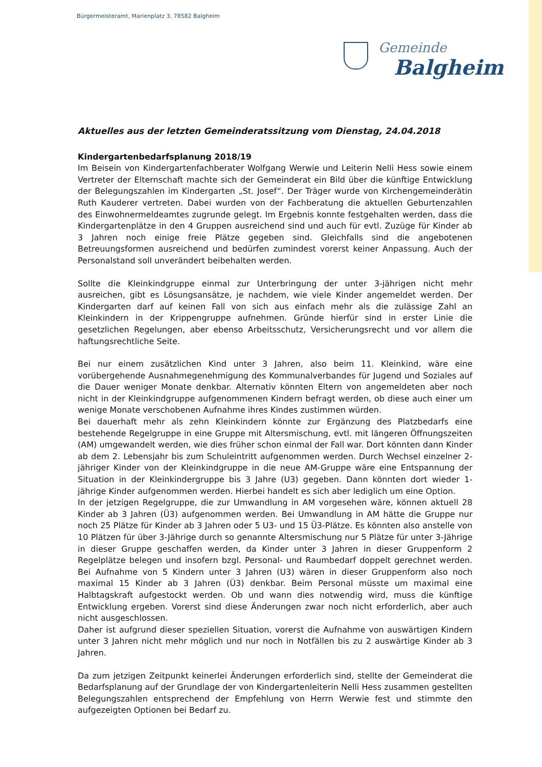Bürgermeisteramt, Marienplatz 3, 78582 Balgheim
Gemeinde
Balgheim
Aktuelles aus der letzten Gemeinderatssitzung vom Dienstag, 24.04.2018
Kindergartenbedarfsplanung 2018/19
Im Beisein von Kindergartenfachberater Wolfgang Werwie und Leiterin Nelli Hess sowie einem Vertreter der Elternschaft machte sich der Gemeinderat ein Bild über die künftige Entwicklung der Belegungszahlen im Kindergarten „St. Josef“. Der Träger wurde von Kirchengemeinderätin Ruth Kauderer vertreten. Dabei wurden von der Fachberatung die aktuellen Geburtenzahlen des Einwohnermeldeamtes zugrunde gelegt. Im Ergebnis konnte festgehalten werden, dass die Kindergartenplätze in den 4 Gruppen ausreichend sind und auch für evtl. Zuzüge für Kinder ab 3 Jahren noch einige freie Plätze gegeben sind. Gleichfalls sind die angebotenen Betreuungsformen ausreichend und bedürfen zumindest vorerst keiner Anpassung. Auch der Personalstand soll unverändert beibehalten werden.
Sollte die Kleinkindgruppe einmal zur Unterbringung der unter 3-jährigen nicht mehr ausreichen, gibt es Lösungsansätze, je nachdem, wie viele Kinder angemeldet werden. Der Kindergarten darf auf keinen Fall von sich aus einfach mehr als die zulässige Zahl an Kleinkindern in der Krippengruppe aufnehmen. Gründe hierfür sind in erster Linie die gesetzlichen Regelungen, aber ebenso Arbeitsschutz, Versicherungsrecht und vor allem die haftungsrechtliche Seite.
Bei nur einem zusätzlichen Kind unter 3 Jahren, also beim 11. Kleinkind, wäre eine vorübergehende Ausnahmegenehmigung des Kommunalverbandes für Jugend und Soziales auf die Dauer weniger Monate denkbar. Alternativ könnten Eltern von angemeldeten aber noch nicht in der Kleinkindgruppe aufgenommenen Kindern befragt werden, ob diese auch einer um wenige Monate verschobenen Aufnahme ihres Kindes zustimmen würden.
Bei dauerhaft mehr als zehn Kleinkindern könnte zur Ergänzung des Platzbedarfs eine bestehende Regelgruppe in eine Gruppe mit Altersmischung, evtl. mit längeren Öffnungszeiten (AM) umgewandelt werden, wie dies früher schon einmal der Fall war. Dort könnten dann Kinder ab dem 2. Lebensjahr bis zum Schuleintritt aufgenommen werden. Durch Wechsel einzelner 2-jähriger Kinder von der Kleinkindgruppe in die neue AM-Gruppe wäre eine Entspannung der Situation in der Kleinkindergruppe bis 3 Jahre (U3) gegeben. Dann könnten dort wieder 1-jährige Kinder aufgenommen werden. Hierbei handelt es sich aber lediglich um eine Option.
In der jetzigen Regelgruppe, die zur Umwandlung in AM vorgesehen wäre, können aktuell 28 Kinder ab 3 Jahren (Ü3) aufgenommen werden. Bei Umwandlung in AM hätte die Gruppe nur noch 25 Plätze für Kinder ab 3 Jahren oder 5 U3- und 15 Ü3-Plätze. Es könnten also anstelle von 10 Plätzen für über 3-Jährige durch so genannte Altersmischung nur 5 Plätze für unter 3-Jährige in dieser Gruppe geschaffen werden, da Kinder unter 3 Jahren in dieser Gruppenform 2 Regelplätze belegen und insofern bzgl. Personal- und Raumbedarf doppelt gerechnet werden. Bei Aufnahme von 5 Kindern unter 3 Jahren (U3) wären in dieser Gruppenform also noch maximal 15 Kinder ab 3 Jahren (Ü3) denkbar. Beim Personal müsste um maximal eine Halbtagskraft aufgestockt werden. Ob und wann dies notwendig wird, muss die künftige Entwicklung ergeben. Vorerst sind diese Änderungen zwar noch nicht erforderlich, aber auch nicht ausgeschlossen.
Daher ist aufgrund dieser speziellen Situation, vorerst die Aufnahme von auswärtigen Kindern unter 3 Jahren nicht mehr möglich und nur noch in Notfällen bis zu 2 auswärtige Kinder ab 3 Jahren.
Da zum jetzigen Zeitpunkt keinerlei Änderungen erforderlich sind, stellte der Gemeinderat die Bedarfsplanung auf der Grundlage der von Kindergartenleiterin Nelli Hess zusammen gestellten Belegungszahlen entsprechend der Empfehlung von Herrn Werwie fest und stimmte den aufgezeigten Optionen bei Bedarf zu.